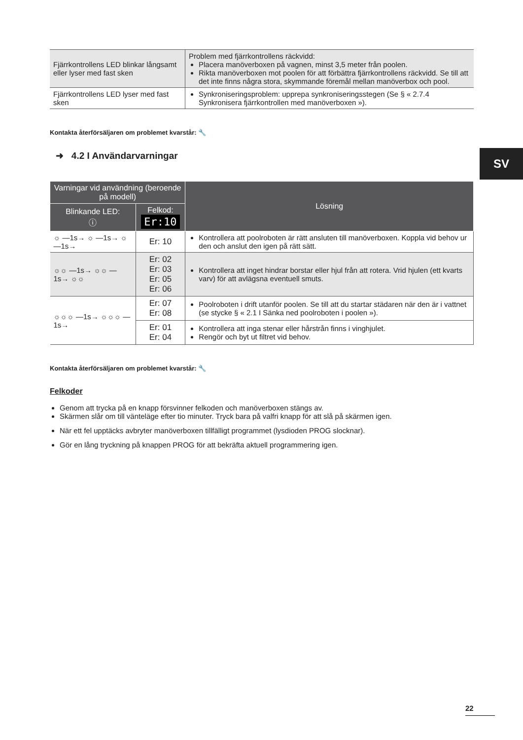SV
| Fjärrkontrollens LED blinkar långsamt eller lyser med fast sken | Problem med fjärrkontrollens räckvidd: Placera manöverboxen på vagnen, minst 3,5 meter från poolen. Rikta manöverboxen mot poolen för att förbättra fjärrkontrollens räckvidd. Se till att det inte finns några stora, skymmande föremål mellan manöverbox och pool. |
| Fjärrkontrollens LED lyser med fast sken | Synkroniseringsproblem: upprepa synkroniseringsstegen (Se § « 2.7.4 Synkronisera fjärrkontrollen med manöverboxen »). |
Kontakta återförsäljaren om problemet kvarstår: 🔧
➜ 4.2 I Användarvarningar
| Varningar vid användning (beroende på modell) | | Lösning |
| --- | --- | --- |
| Blinkande LED: ⓘ | Felkod: Er:10 | |
| ☼ —1s→ ☼ —1s→ ☼ —1s→ | Er: 10 | Kontrollera att poolroboten är rätt ansluten till manöverboxen. Koppla vid behov ur den och anslut den igen på rätt sätt. |
| ☼☼ —1s→ ☼☼ —1s→ ☼☼ | Er: 02 Er: 03 Er: 05 Er: 06 | Kontrollera att inget hindrar borstar eller hjul från att rotera. Vrid hjulen (ett kvarts varv) för att avlägsna eventuell smuts. |
| ☼☼☼ —1s→ ☼☼☼ —1s→ | Er: 07 Er: 08 | Poolroboten i drift utanför poolen. Se till att du startar städaren när den är i vattnet (se stycke § « 2.1 I Sänka ned poolroboten i poolen »). |
| | Er: 01 Er: 04 | Kontrollera att inga stenar eller hårstrån finns i vinghjulet. Rengör och byt ut filtret vid behov. |
Kontakta återförsäljaren om problemet kvarstår: 🔧
Felkoder
Genom att trycka på en knapp försvinner felkoden och manöverboxen stängs av.
Skärmen slår om till vänteläge efter tio minuter. Tryck bara på valfri knapp för att slå på skärmen igen.
När ett fel upptäcks avbryter manöverboxen tillfälligt programmet (lysdioden PROG slocknar).
Gör en lång tryckning på knappen PROG för att bekräfta aktuell programmering igen.
22